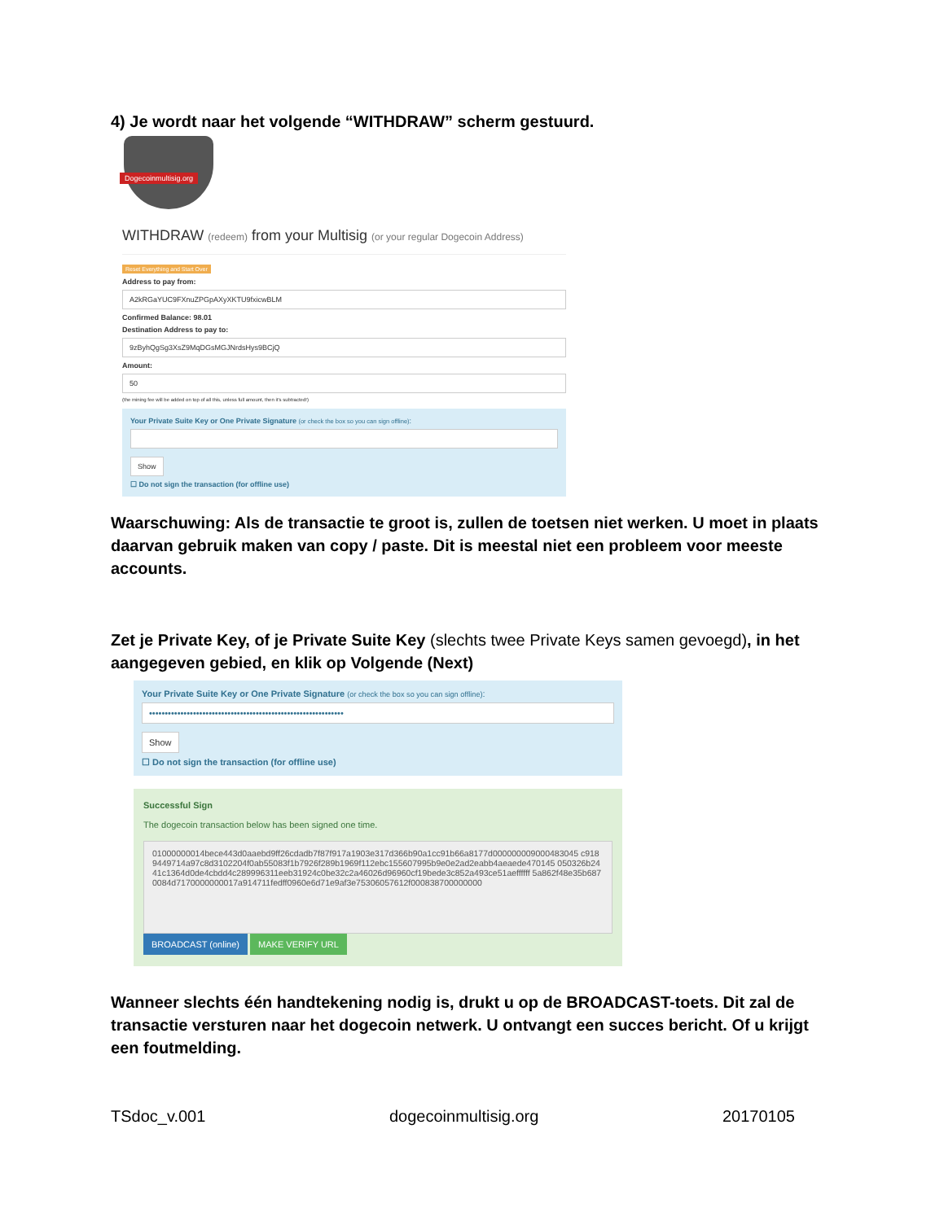4) Je wordt naar het volgende “WITHDRAW” scherm gestuurd.
Dogecoinmultisig.org
WITHDRAW (redeem) from your Multisig (or your regular Dogecoin Address)
Reset Everything and Start Over
Address to pay from:
A2kRGaYUC9FXnuZPGpAXyXKTU9fxicwBLM
Confirmed Balance: 98.01
Destination Address to pay to:
9zByhQgSg3XsZ9MqDGsMGJNrdsHys9BCjQ
Amount:
50
(the mining fee will be added on top of all this, unless full amount, then it's subtracted!)
Your Private Suite Key or One Private Signature (or check the box so you can sign offline):
Show
☐ Do not sign the transaction (for offline use)
Waarschuwing: Als de transactie te groot is, zullen de toetsen niet werken. U moet in plaats daarvan gebruik maken van copy / paste. Dit is meestal niet een probleem voor meeste accounts.
Zet je Private Key, of je Private Suite Key (slechts twee Private Keys samen gevoegd), in het aangegeven gebied, en klik op Volgende (Next)
Your Private Suite Key or One Private Signature (or check the box so you can sign offline):
••••••••••••••••••••••••••••••••••••••••••••••••••••••••••••••
Show
☐ Do not sign the transaction (for offline use)
Successful Sign
The dogecoin transaction below has been signed one time.
01000000014bece443d0aaebd9ff26cdadb7f87f917a1903e317d366b90a1cc91b66a8177d000000009000483045 c9189449714a97c8d3102204f0ab55083f1b7926f289b1969f112ebc155607995b9e0e2ad2eabb4aeaede470145 050326b2441c1364d0de4cbdd4c289996311eeb31924c0be32c2a46026d96960cf19bede3c852a493ce51aeffffff 5a862f48e35b6870084d7170000000017a914711fedff0960e6d71e9af3e75306057612f000838700000000
BROADCAST (online) MAKE VERIFY URL
Wanneer slechts één handtekening nodig is, drukt u op de BROADCAST-toets. Dit zal de transactie versturen naar het dogecoin netwerk. U ontvangt een succes bericht. Of u krijgt een foutmelding.
TSdoc_v.001 dogecoinmultisig.org 20170105